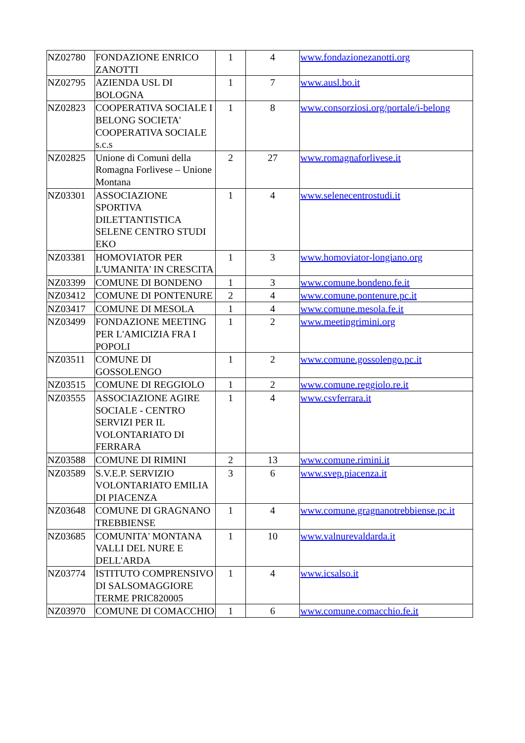| NZ02780 | FONDAZIONE ENRICO ZANOTTI | 1 | 4 | www.fondazionezanotti.org |
| NZ02795 | AZIENDA USL DI BOLOGNA | 1 | 7 | www.ausl.bo.it |
| NZ02823 | COOPERATIVA SOCIALE I BELONG SOCIETA' COOPERATIVA SOCIALE s.c.s | 1 | 8 | www.consorziosi.org/portale/i-belong |
| NZ02825 | Unione di Comuni della Romagna Forlivese – Unione Montana | 2 | 27 | www.romagnaforlivese.it |
| NZ03301 | ASSOCIAZIONE SPORTIVA DILETTANTISTICA SELENE CENTRO STUDI EKO | 1 | 4 | www.selenecentrostudi.it |
| NZ03381 | HOMOVIATOR PER L'UMANITA' IN CRESCITA | 1 | 3 | www.homoviator-longiano.org |
| NZ03399 | COMUNE DI BONDENO | 1 | 3 | www.comune.bondeno.fe.it |
| NZ03412 | COMUNE DI PONTENURE | 2 | 4 | www.comune.pontenure.pc.it |
| NZ03417 | COMUNE DI MESOLA | 1 | 4 | www.comune.mesola.fe.it |
| NZ03499 | FONDAZIONE MEETING PER L'AMICIZIA FRA I POPOLI | 1 | 2 | www.meetingrimini.org |
| NZ03511 | COMUNE DI GOSSOLENGO | 1 | 2 | www.comune.gossolengo.pc.it |
| NZ03515 | COMUNE DI REGGIOLO | 1 | 2 | www.comune.reggiolo.re.it |
| NZ03555 | ASSOCIAZIONE AGIRE SOCIALE - CENTRO SERVIZI PER IL VOLONTARIATO DI FERRARA | 1 | 4 | www.csvferrara.it |
| NZ03588 | COMUNE DI RIMINI | 2 | 13 | www.comune.rimini.it |
| NZ03589 | S.V.E.P. SERVIZIO VOLONTARIATO EMILIA DI PIACENZA | 3 | 6 | www.svep.piacenza.it |
| NZ03648 | COMUNE DI GRAGNANO TREBBIENSE | 1 | 4 | www.comune.gragnanotrebbiense.pc.it |
| NZ03685 | COMUNITA' MONTANA VALLI DEL NURE E DELL'ARDA | 1 | 10 | www.valnurevaldarda.it |
| NZ03774 | ISTITUTO COMPRENSIVO DI SALSOMAGGIORE TERME PRIC820005 | 1 | 4 | www.icsalso.it |
| NZ03970 | COMUNE DI COMACCHIO | 1 | 6 | www.comune.comacchio.fe.it |